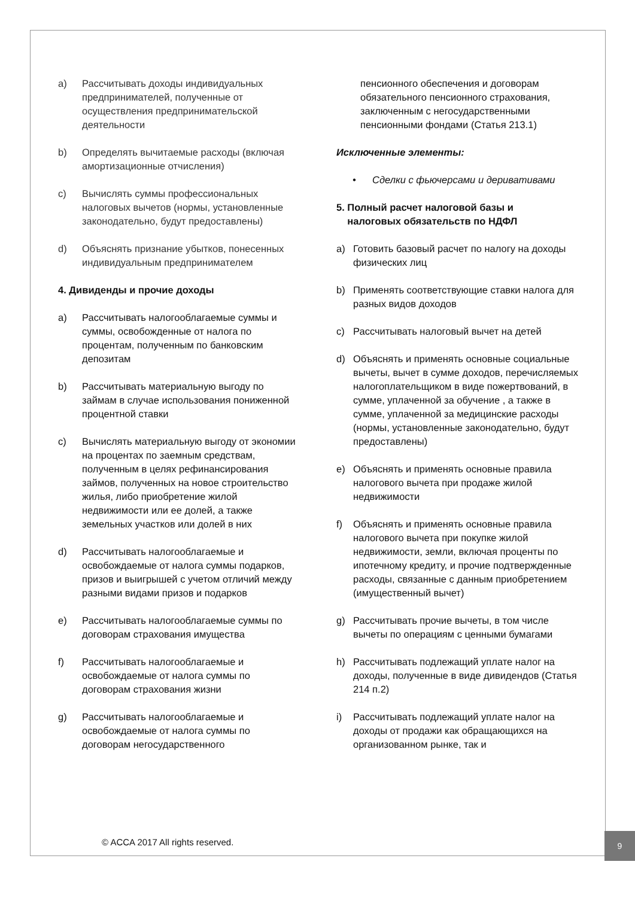a) Рассчитывать доходы индивидуальных предпринимателей, полученные от осуществления предпринимательской деятельности
b) Определять вычитаемые расходы (включая амортизационные отчисления)
c) Вычислять суммы профессиональных налоговых вычетов (нормы, установленные законодательно, будут предоставлены)
d) Объяснять признание убытков, понесенных индивидуальным предпринимателем
4. Дивиденды и прочие доходы
a) Рассчитывать налогооблагаемые суммы и суммы, освобожденные от налога по процентам, полученным по банковским депозитам
b) Рассчитывать материальную выгоду по займам в случае использования пониженной процентной ставки
c) Вычислять материальную выгоду от экономии на процентах по заемным средствам, полученным в целях рефинансирования займов, полученных на новое строительство жилья, либо приобретение жилой недвижимости или ее долей, а также земельных участков или долей в них
d) Рассчитывать налогооблагаемые и освобождаемые от налога суммы подарков, призов и выигрышей с учетом отличий между разными видами призов и подарков
e) Рассчитывать налогооблагаемые суммы по договорам страхования имущества
f) Рассчитывать налогооблагаемые и освобождаемые от налога суммы по договорам страхования жизни
g) Рассчитывать налогооблагаемые и освобождаемые от налога суммы по договорам негосударственного
пенсионного обеспечения и договорам обязательного пенсионного страхования, заключенным с негосударственными пенсионными фондами (Статья 213.1)
Исключенные элементы:
• Сделки с фьючерсами и деривативами
5. Полный расчет налоговой базы и
налоговых обязательств по НДФЛ
a) Готовить базовый расчет по налогу на доходы физических лиц
b) Применять соответствующие ставки налога для разных видов доходов
c) Рассчитывать налоговый вычет на детей
d) Объяснять и применять основные социальные вычеты, вычет в сумме доходов, перечисляемых налогоплательщиком в виде пожертвований, в сумме, уплаченной за обучение , а также в сумме, уплаченной за медицинские расходы (нормы, установленные законодательно, будут предоставлены)
e) Объяснять и применять основные правила налогового вычета при продаже жилой недвижимости
f) Объяснять и применять основные правила налогового вычета при покупке жилой недвижимости, земли, включая проценты по ипотечному кредиту, и прочие подтвержденные расходы, связанные с данным приобретением (имущественный вычет)
g) Рассчитывать прочие вычеты, в том числе вычеты по операциям с ценными бумагами
h) Рассчитывать подлежащий уплате налог на доходы, полученные в виде дивидендов (Статья 214 п.2)
i) Рассчитывать подлежащий уплате налог на доходы от продажи как обращающихся на организованном рынке, так и
© ACCA 2017 All rights reserved.
9